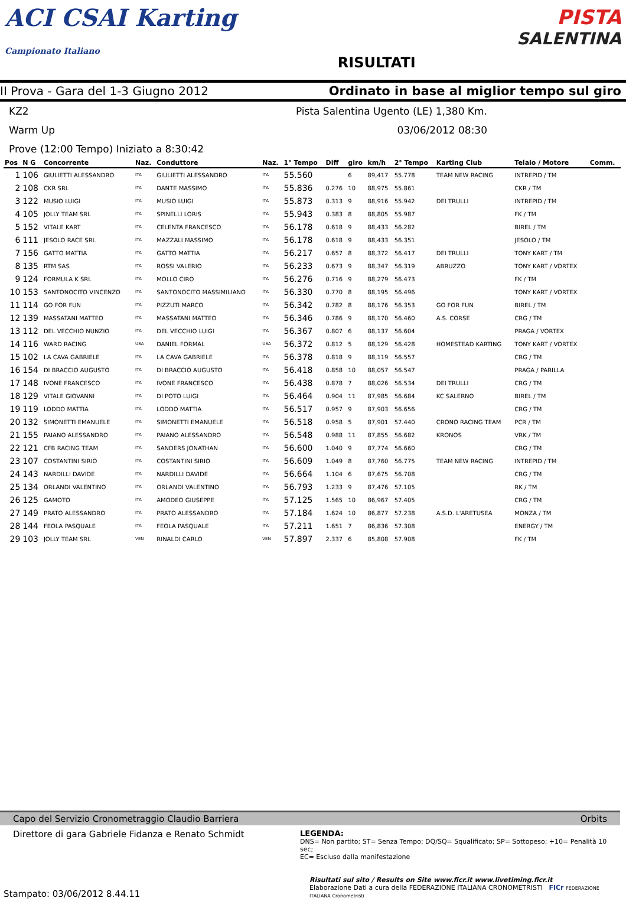ACI CSAI Karting
Campionato Italiano
RISULTATI
PISTA
SALENTINA
II Prova - Gara del 1-3 Giugno 2012
Ordinato in base al miglior tempo sul giro
KZ2 Pista Salentina Ugento (LE) 1,380 Km.
Warm Up 03/06/2012 08:30
Prove (12:00 Tempo) Iniziato a 8:30:42
| Pos | N G | Concorrente | Naz. | Conduttore | Naz. | 1° Tempo | Diff | giro | km/h | 2° Tempo | Karting Club | Telaio / Motore | Comm. |
| --- | --- | --- | --- | --- | --- | --- | --- | --- | --- | --- | --- | --- | --- |
| 1 | 106 | GIULIETTI ALESSANDRO | ITA | GIULIETTI ALESSANDRO | ITA | 55.560 | | 6 | 89,417 | 55.778 | TEAM NEW RACING | INTREPID / TM | |
| 2 | 108 | CKR SRL | ITA | DANTE MASSIMO | ITA | 55.836 | 0.276 | 10 | 88,975 | 55.861 | | CKR / TM | |
| 3 | 122 | MUSIO LUIGI | ITA | MUSIO LUIGI | ITA | 55.873 | 0.313 | 9 | 88,916 | 55.942 | DEI TRULLI | INTREPID / TM | |
| 4 | 105 | JOLLY TEAM SRL | ITA | SPINELLI LORIS | ITA | 55.943 | 0.383 | 8 | 88,805 | 55.987 | | FK / TM | |
| 5 | 152 | VITALE KART | ITA | CELENTA FRANCESCO | ITA | 56.178 | 0.618 | 9 | 88,433 | 56.282 | | BIREL / TM | |
| 6 | 111 | JESOLO RACE SRL | ITA | MAZZALI MASSIMO | ITA | 56.178 | 0.618 | 9 | 88,433 | 56.351 | | JESOLO / TM | |
| 7 | 156 | GATTO MATTIA | ITA | GATTO MATTIA | ITA | 56.217 | 0.657 | 8 | 88,372 | 56.417 | DEI TRULLI | TONY KART / TM | |
| 8 | 135 | RTM SAS | ITA | ROSSI VALERIO | ITA | 56.233 | 0.673 | 9 | 88,347 | 56.319 | ABRUZZO | TONY KART / VORTEX | |
| 9 | 124 | FORMULA K SRL | ITA | MOLLO CIRO | ITA | 56.276 | 0.716 | 9 | 88,279 | 56.473 | | FK / TM | |
| 10 | 153 | SANTONOCITO VINCENZO | ITA | SANTONOCITO MASSIMILIANO | ITA | 56.330 | 0.770 | 8 | 88,195 | 56.496 | | TONY KART / VORTEX | |
| 11 | 114 | GO FOR FUN | ITA | PIZZUTI MARCO | ITA | 56.342 | 0.782 | 8 | 88,176 | 56.353 | GO FOR FUN | BIREL / TM | |
| 12 | 139 | MASSATANI MATTEO | ITA | MASSATANI MATTEO | ITA | 56.346 | 0.786 | 9 | 88,170 | 56.460 | A.S. CORSE | CRG / TM | |
| 13 | 112 | DEL VECCHIO NUNZIO | ITA | DEL VECCHIO LUIGI | ITA | 56.367 | 0.807 | 6 | 88,137 | 56.604 | | PRAGA / VORTEX | |
| 14 | 116 | WARD RACING | USA | DANIEL FORMAL | USA | 56.372 | 0.812 | 5 | 88,129 | 56.428 | HOMESTEAD KARTING | TONY KART / VORTEX | |
| 15 | 102 | LA CAVA GABRIELE | ITA | LA CAVA GABRIELE | ITA | 56.378 | 0.818 | 9 | 88,119 | 56.557 | | CRG / TM | |
| 16 | 154 | DI BRACCIO AUGUSTO | ITA | DI BRACCIO AUGUSTO | ITA | 56.418 | 0.858 | 10 | 88,057 | 56.547 | | PRAGA / PARILLA | |
| 17 | 148 | IVONE FRANCESCO | ITA | IVONE FRANCESCO | ITA | 56.438 | 0.878 | 7 | 88,026 | 56.534 | DEI TRULLI | CRG / TM | |
| 18 | 129 | VITALE GIOVANNI | ITA | DI POTO LUIGI | ITA | 56.464 | 0.904 | 11 | 87,985 | 56.684 | KC SALERNO | BIREL / TM | |
| 19 | 119 | LODDO MATTIA | ITA | LODDO MATTIA | ITA | 56.517 | 0.957 | 9 | 87,903 | 56.656 | | CRG / TM | |
| 20 | 132 | SIMONETTI EMANUELE | ITA | SIMONETTI EMANUELE | ITA | 56.518 | 0.958 | 5 | 87,901 | 57.440 | CRONO RACING TEAM | PCR / TM | |
| 21 | 155 | PAIANO ALESSANDRO | ITA | PAIANO ALESSANDRO | ITA | 56.548 | 0.988 | 11 | 87,855 | 56.682 | KRONOS | VRK / TM | |
| 22 | 121 | CFB RACING TEAM | ITA | SANDERS JONATHAN | ITA | 56.600 | 1.040 | 9 | 87,774 | 56.660 | | CRG / TM | |
| 23 | 107 | COSTANTINI SIRIO | ITA | COSTANTINI SIRIO | ITA | 56.609 | 1.049 | 8 | 87,760 | 56.775 | TEAM NEW RACING | INTREPID / TM | |
| 24 | 143 | NARDILLI DAVIDE | ITA | NARDILLI DAVIDE | ITA | 56.664 | 1.104 | 6 | 87,675 | 56.708 | | CRG / TM | |
| 25 | 134 | ORLANDI VALENTINO | ITA | ORLANDI VALENTINO | ITA | 56.793 | 1.233 | 9 | 87,476 | 57.105 | | RK / TM | |
| 26 | 125 | GAMOTO | ITA | AMODEO GIUSEPPE | ITA | 57.125 | 1.565 | 10 | 86,967 | 57.405 | | CRG / TM | |
| 27 | 149 | PRATO ALESSANDRO | ITA | PRATO ALESSANDRO | ITA | 57.184 | 1.624 | 10 | 86,877 | 57.238 | A.S.D. L'ARETUSEA | MONZA / TM | |
| 28 | 144 | FEOLA PASQUALE | ITA | FEOLA PASQUALE | ITA | 57.211 | 1.651 | 7 | 86,836 | 57.308 | | ENERGY / TM | |
| 29 | 103 | JOLLY TEAM SRL | VEN | RINALDI CARLO | VEN | 57.897 | 2.337 | 6 | 85,808 | 57.908 | | FK / TM | |
Capo del Servizio Cronometraggio Claudio Barriera Orbits
Direttore di gara Gabriele Fidanza e Renato Schmidt
LEGENDA:
DNS= Non partito; ST= Senza Tempo; DQ/SQ= Squalificato; SP= Sottopeso; +10= Penalità 10 sec;
EC= Escluso dalla manifestazione
Stampato: 03/06/2012 8.44.11
Risultati sul sito / Results on Site www.ficr.it www.livetiming.ficr.it
Elaborazione Dati a cura della FEDERAZIONE ITALIANA CRONOMETRISTI FICr FEDERAZIONE ITALIANA Cronometristi